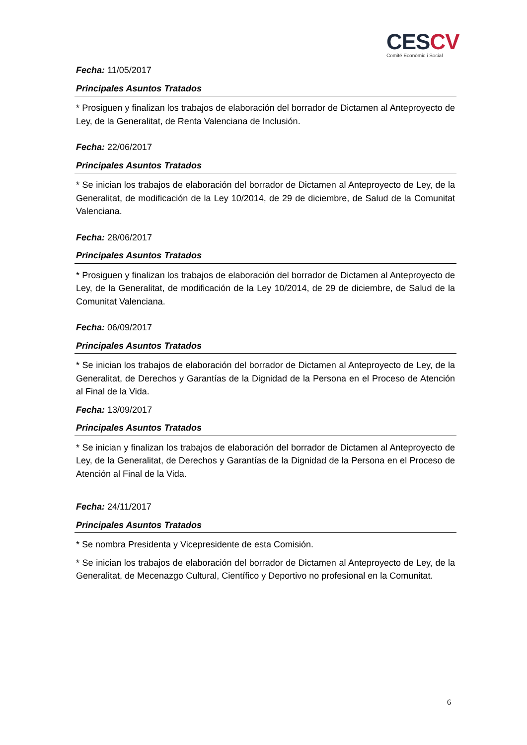CES CV
Comité Econòmic i Social
Fecha: 11/05/2017
Principales Asuntos Tratados
* Prosiguen y finalizan los trabajos de elaboración del borrador de Dictamen al Anteproyecto de Ley, de la Generalitat, de Renta Valenciana de Inclusión.
Fecha: 22/06/2017
Principales Asuntos Tratados
* Se inician los trabajos de elaboración del borrador de Dictamen al Anteproyecto de Ley, de la Generalitat, de modificación de la Ley 10/2014, de 29 de diciembre, de Salud de la Comunitat Valenciana.
Fecha: 28/06/2017
Principales Asuntos Tratados
* Prosiguen y finalizan los trabajos de elaboración del borrador de Dictamen al Anteproyecto de Ley, de la Generalitat, de modificación de la Ley 10/2014, de 29 de diciembre, de Salud de la Comunitat Valenciana.
Fecha: 06/09/2017
Principales Asuntos Tratados
* Se inician los trabajos de elaboración del borrador de Dictamen al Anteproyecto de Ley, de la Generalitat, de Derechos y Garantías de la Dignidad de la Persona en el Proceso de Atención al Final de la Vida.
Fecha: 13/09/2017
Principales Asuntos Tratados
* Se inician y finalizan los trabajos de elaboración del borrador de Dictamen al Anteproyecto de Ley, de la Generalitat, de Derechos y Garantías de la Dignidad de la Persona en el Proceso de Atención al Final de la Vida.
Fecha: 24/11/2017
Principales Asuntos Tratados
* Se nombra Presidenta y Vicepresidente de esta Comisión.
* Se inician los trabajos de elaboración del borrador de Dictamen al Anteproyecto de Ley, de la Generalitat, de Mecenazgo Cultural, Científico y Deportivo no profesional en la Comunitat.
6